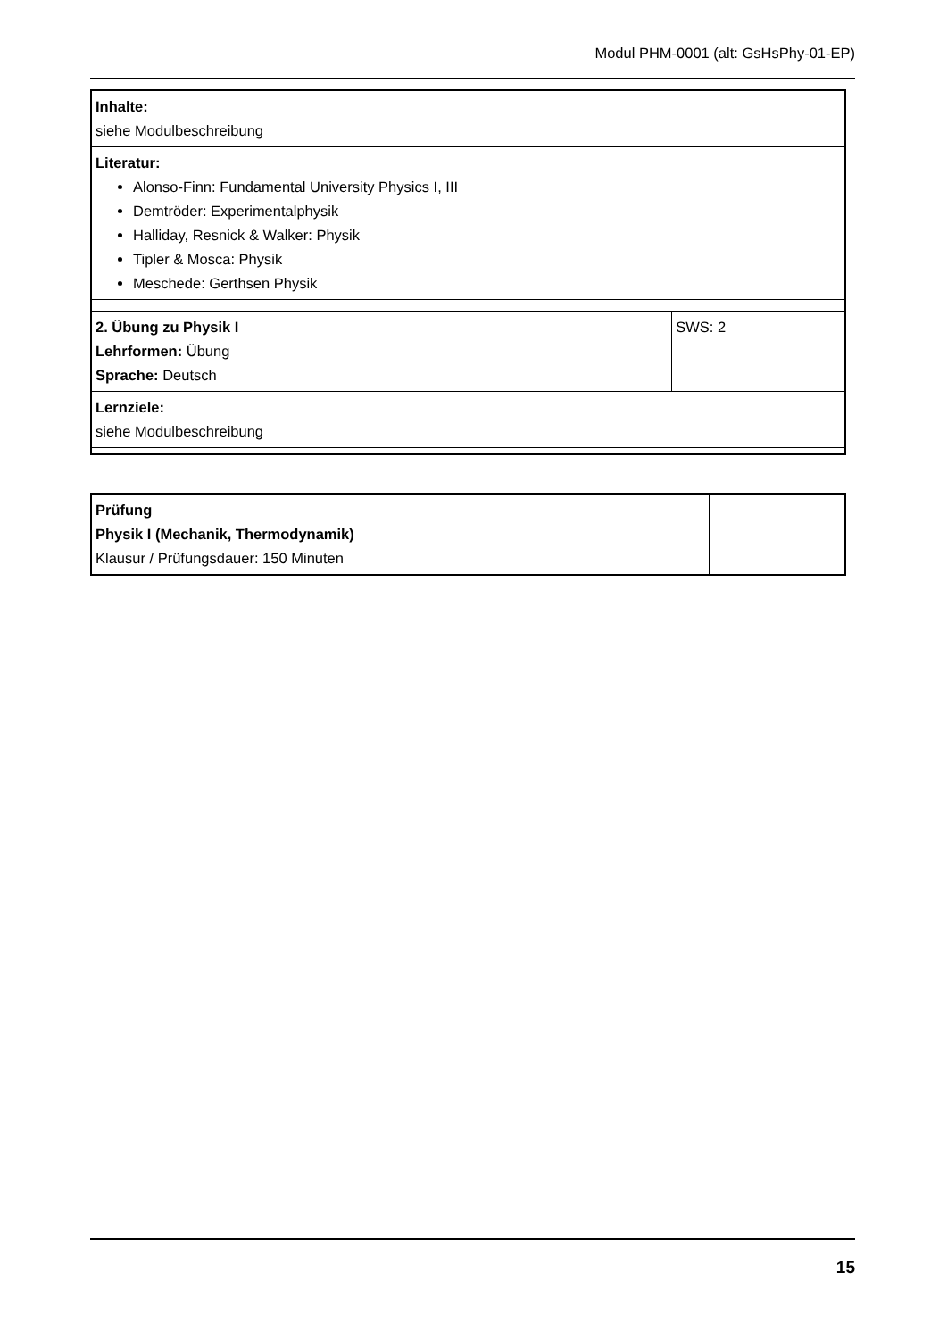Modul PHM-0001 (alt: GsHsPhy-01-EP)
| Inhalte: siehe Modulbeschreibung | |
| Literatur: Alonso-Finn: Fundamental University Physics I, III Demtröder: Experimentalphysik Halliday, Resnick & Walker: Physik Tipler & Mosca: Physik Meschede: Gerthsen Physik | |
| 2. Übung zu Physik I Lehrformen: Übung Sprache: Deutsch | SWS: 2 |
| Lernziele: siehe Modulbeschreibung | |
| Prüfung Physik I (Mechanik, Thermodynamik) Klausur / Prüfungsdauer: 150 Minuten | |
15